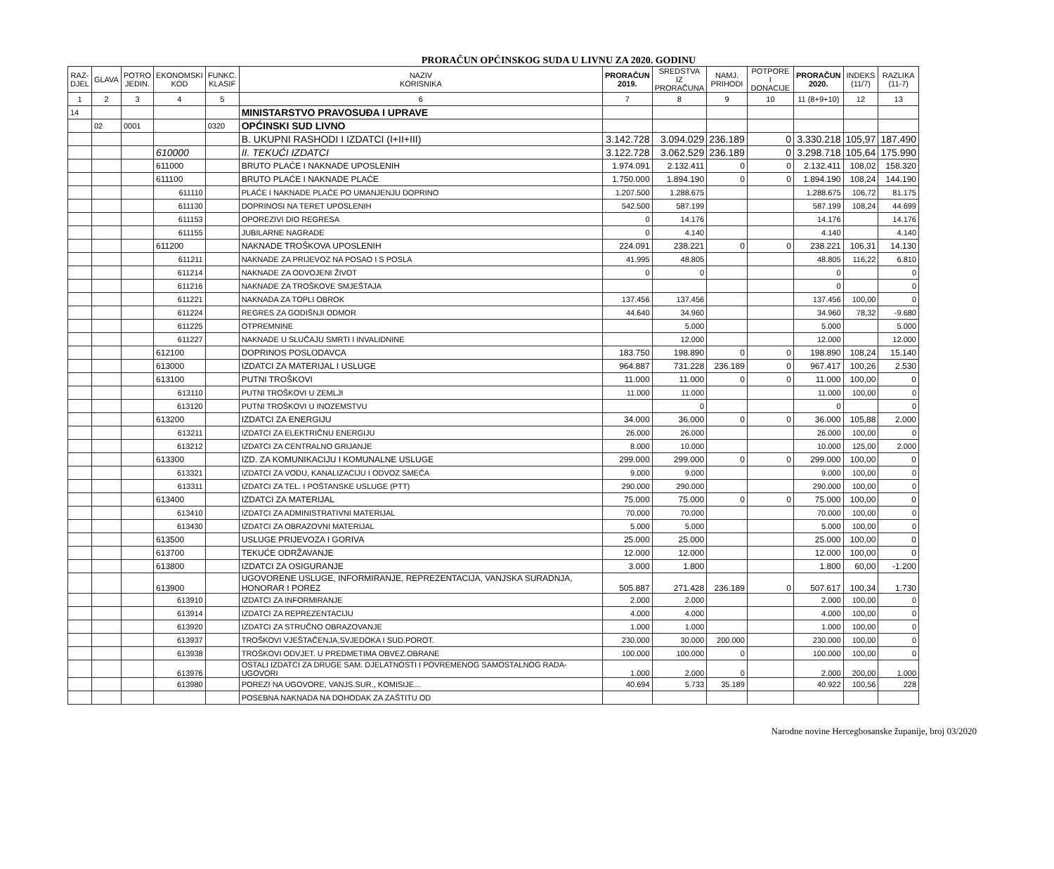PRORAČUN OPĆINSKOG SUDA U LIVNU ZA 2020. GODINU
| RAZ- DJEL | GLAVA | POTRO JEDIN. | EKONOMSKI KOD | FUNKC. KLASIF | NAZIV KORISNIKA | PRORAČUN 2019. | SREDSTVA IZ PRORAČUNA | NAMJ. PRIHODI | POTPORE I DONACIJE | PRORAČUN 2020. | INDEKS (11/7) | RAZLIKA (11-7) |
| --- | --- | --- | --- | --- | --- | --- | --- | --- | --- | --- | --- | --- |
| 1 | 2 | 3 | 4 | 5 | 6 | 7 | 8 | 9 | 10 | 11 (8+9+10) | 12 | 13 |
| 14 | | | | | MINISTARSTVO PRAVOSUĐA I UPRAVE | | | | | | | |
| | 02 | 0001 | | 0320 | OPĆINSKI SUD LIVNO | | | | | | | |
| | | | | | B. UKUPNI RASHODI I IZDATCI (I+II+III) | 3.142.728 | 3.094.029 | 236.189 | 0 | 3.330.218 | 105,97 | 187.490 |
| | | | 610000 | | II. TEKUĆI IZDATCI | 3.122.728 | 3.062.529 | 236.189 | 0 | 3.298.718 | 105,64 | 175.990 |
| | | | 611000 | | BRUTO PLAĆE I NAKNADE UPOSLENIH | 1.974.091 | 2.132.411 | 0 | 0 | 2.132.411 | 108,02 | 158.320 |
| | | | 611100 | | BRUTO PLAĆE I NAKNADE PLAĆE | 1.750.000 | 1.894.190 | 0 | 0 | 1.894.190 | 108,24 | 144.190 |
| | | | 611110 | | PLAĆE I NAKNADE PLAĆE PO UMANJENJU DOPRINO | 1.207.500 | 1.288.675 | | | 1.288.675 | 106,72 | 81.175 |
| | | | 611130 | | DOPRINOSI NA TERET UPOSLENIH | 542.500 | 587.199 | | | 587.199 | 108,24 | 44.699 |
| | | | 611153 | | OPOREZIVI DIO REGRESA | 0 | 14.176 | | | 14.176 | | 14.176 |
| | | | 611155 | | JUBILARNE NAGRADE | 0 | 4.140 | | | 4.140 | | 4.140 |
| | | | 611200 | | NAKNADE TROŠKOVA UPOSLENIH | 224.091 | 238.221 | 0 | 0 | 238.221 | 106,31 | 14.130 |
| | | | 611211 | | NAKNADE ZA PRIJEVOZ NA POSAO I S POSLA | 41.995 | 48.805 | | | 48.805 | 116,22 | 6.810 |
| | | | 611214 | | NAKNADE ZA ODVOJENI ŽIVOT | 0 | 0 | | | 0 | | 0 |
| | | | 611216 | | NAKNADE ZA TROŠKOVE SMJEŠTAJA | | | | | 0 | | 0 |
| | | | 611221 | | NAKNADA ZA TOPLI OBROK | 137.456 | 137.456 | | | 137.456 | 100,00 | 0 |
| | | | 611224 | | REGRES ZA GODIŠNJI ODMOR | 44.640 | 34.960 | | | 34.960 | 78,32 | -9.680 |
| | | | 611225 | | OTPREMNINE | | 5.000 | | | 5.000 | | 5.000 |
| | | | 611227 | | NAKNADE U SLUČAJU SMRTI I INVALIDNINE | | 12.000 | | | 12.000 | | 12.000 |
| | | | 612100 | | DOPRINOS POSLODAVCA | 183.750 | 198.890 | 0 | 0 | 198.890 | 108,24 | 15.140 |
| | | | 613000 | | IZDATCI ZA MATERIJAL I USLUGE | 964.887 | 731.228 | 236.189 | 0 | 967.417 | 100,26 | 2.530 |
| | | | 613100 | | PUTNI TROŠKOVI | 11.000 | 11.000 | 0 | 0 | 11.000 | 100,00 | 0 |
| | | | 613110 | | PUTNI TROŠKOVI U ZEMLJI | 11.000 | 11.000 | | | 11.000 | 100,00 | 0 |
| | | | 613120 | | PUTNI TROŠKOVI U INOZEMSTVU | | 0 | | | 0 | | 0 |
| | | | 613200 | | IZDATCI ZA ENERGIJU | 34.000 | 36.000 | 0 | 0 | 36.000 | 105,88 | 2.000 |
| | | | 613211 | | IZDATCI ZA ELEKTRIČNU ENERGIJU | 26.000 | 26.000 | | | 26.000 | 100,00 | 0 |
| | | | 613212 | | IZDATCI ZA CENTRALNO GRIJANJE | 8.000 | 10.000 | | | 10.000 | 125,00 | 2.000 |
| | | | 613300 | | IZD. ZA KOMUNIKACIJU I KOMUNALNE USLUGE | 299.000 | 299.000 | 0 | 0 | 299.000 | 100,00 | 0 |
| | | | 613321 | | IZDATCI ZA VODU, KANALIZACIJU I ODVOZ SMEĆA | 9.000 | 9.000 | | | 9.000 | 100,00 | 0 |
| | | | 613311 | | IZDATCI ZA TEL. I POŠTANSKE USLUGE (PTT) | 290.000 | 290.000 | | | 290.000 | 100,00 | 0 |
| | | | 613400 | | IZDATCI ZA MATERIJAL | 75.000 | 75.000 | 0 | 0 | 75.000 | 100,00 | 0 |
| | | | 613410 | | IZDATCI ZA ADMINISTRATIVNI MATERIJAL | 70.000 | 70.000 | | | 70.000 | 100,00 | 0 |
| | | | 613430 | | IZDATCI ZA OBRAZOVNI MATERIJAL | 5.000 | 5.000 | | | 5.000 | 100,00 | 0 |
| | | | 613500 | | USLUGE PRIJEVOZA I GORIVA | 25.000 | 25.000 | | | 25.000 | 100,00 | 0 |
| | | | 613700 | | TEKUĆE ODRŽAVANJE | 12.000 | 12.000 | | | 12.000 | 100,00 | 0 |
| | | | 613800 | | IZDATCI ZA OSIGURANJE | 3.000 | 1.800 | | | 1.800 | 60,00 | -1.200 |
| | | | 613900 | | UGOVORENE USLUGE, INFORMIRANJE, REPREZENTACIJA, VANJSKA SURADNJA, HONORAR I POREZ | 505.887 | 271.428 | 236.189 | 0 | 507.617 | 100,34 | 1.730 |
| | | | 613910 | | IZDATCI ZA INFORMIRANJE | 2.000 | 2.000 | | | 2.000 | 100,00 | 0 |
| | | | 613914 | | IZDATCI ZA REPREZENTACIJU | 4.000 | 4.000 | | | 4.000 | 100,00 | 0 |
| | | | 613920 | | IZDATCI ZA STRUČNO OBRAZOVANJE | 1.000 | 1.000 | | | 1.000 | 100,00 | 0 |
| | | | 613937 | | TROŠKOVI VJEŠTAČENJA,SVJEDOKA I SUD.POROT. | 230.000 | 30.000 | 200.000 | | 230.000 | 100,00 | 0 |
| | | | 613938 | | TROŠKOVI ODVJET. U PREDMETIMA OBVEZ.OBRANE | 100.000 | 100.000 | 0 | | 100.000 | 100,00 | 0 |
| | | | 613976 | | OSTALI IZDATCI ZA DRUGE SAM. DJELATNOSTI I POVREMENOG SAMOSTALNOG RADA- UGOVORI | 1.000 | 2.000 | 0 | | 2.000 | 200,00 | 1.000 |
| | | | 613980 | | POREZI NA UGOVORE, VANJS.SUR., KOMISIJE... | 40.694 | 5.733 | 35.189 | | 40.922 | 100,56 | 228 |
| | | | | | POSEBNA NAKNADA NA DOHODAK ZA ZAŠTITU OD | | | | | | | |
Narodne novine Hercegbosanske županije, broj 03/2020